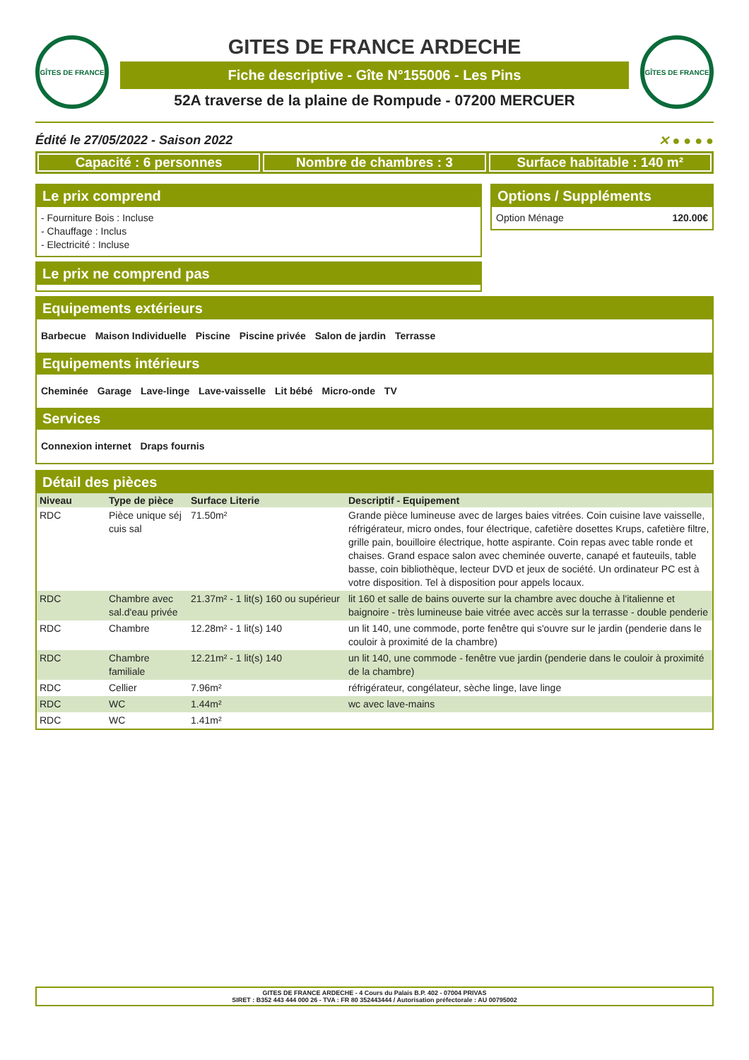GÎTES DE FRANCE
GITES DE FRANCE ARDECHE
Fiche descriptive - Gîte N°155006 - Les Pins
52A traverse de la plaine de Rompude - 07200 MERCUER
GÎTES DE FRANCE
Édité le 27/05/2022 - Saison 2022 ✕ ● ● ● ●
Capacité : 6 personnes Nombre de chambres : 3 Surface habitable : 140 m²
Le prix comprend
- Fourniture Bois : Incluse
- Chauffage : Inclus
- Electricité : Incluse
Le prix ne comprend pas
Options / Suppléments
Option Ménage 120.00€
Equipements extérieurs
Barbecue Maison Individuelle Piscine Piscine privée Salon de jardin Terrasse
Equipements intérieurs
Cheminée Garage Lave-linge Lave-vaisselle Lit bébé Micro-onde TV
Services
Connexion internet Draps fournis
Détail des pièces
| Niveau | Type de pièce | Surface Literie | Descriptif - Equipement |
| --- | --- | --- | --- |
| RDC | Pièce unique séj cuis sal | 71.50m² | Grande pièce lumineuse avec de larges baies vitrées. Coin cuisine lave vaisselle, réfrigérateur, micro ondes, four électrique, cafetière dosettes Krups, cafetière filtre, grille pain, bouilloire électrique, hotte aspirante. Coin repas avec table ronde et chaises. Grand espace salon avec cheminée ouverte, canapé et fauteuils, table basse, coin bibliothèque, lecteur DVD et jeux de société. Un ordinateur PC est à votre disposition. Tel à disposition pour appels locaux. |
| RDC | Chambre avec sal.d'eau privée | 21.37m² - 1 lit(s) 160 ou supérieur | lit 160 et salle de bains ouverte sur la chambre avec douche à l'italienne et baignoire - très lumineuse baie vitrée avec accès sur la terrasse - double penderie |
| RDC | Chambre | 12.28m² - 1 lit(s) 140 | un lit 140, une commode, porte fenêtre qui s'ouvre sur le jardin (penderie dans le couloir à proximité de la chambre) |
| RDC | Chambre familiale | 12.21m² - 1 lit(s) 140 | un lit 140, une commode - fenêtre vue jardin (penderie dans le couloir à proximité de la chambre) |
| RDC | Cellier | 7.96m² | réfrigérateur, congélateur, sèche linge, lave linge |
| RDC | WC | 1.44m² | wc avec lave-mains |
| RDC | WC | 1.41m² | |
GITES DE FRANCE ARDECHE - 4 Cours du Palais B.P. 402 - 07004 PRIVAS
SIRET : B352 443 444 000 26 - TVA : FR 80 352443444 / Autorisation préfectorale : AU 00795002